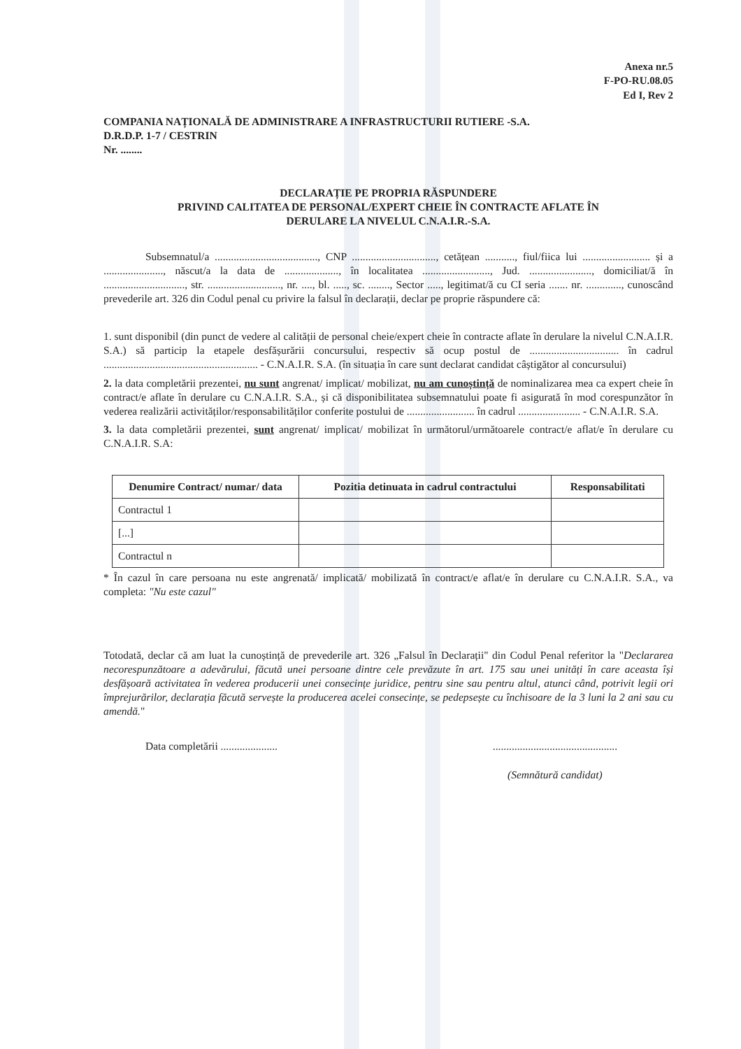Anexa nr.5
F-PO-RU.08.05
Ed I, Rev 2
COMPANIA NAȚIONALĂ DE ADMINISTRARE A INFRASTRUCTURII RUTIERE -S.A.
D.R.D.P. 1-7 / CESTRIN
Nr. ........
DECLARAȚIE PE PROPRIA RĂSPUNDERE
PRIVIND CALITATEA DE PERSONAL/EXPERT CHEIE ÎN CONTRACTE AFLATE ÎN
DERULARE LA NIVELUL C.N.A.I.R.-S.A.
Subsemnatul/a ......................................, CNP ..............................., cetățean ..........., fiul/fiica lui ......................... și a ......................, născut/a la data de ...................., în localitatea ........................., Jud. ......................., domiciliat/ă în .............................., str. ..........................., nr. ...., bl. ....., sc. ........, Sector ....., legitimat/ă cu CI seria ....... nr. ............., cunoscând prevederile art. 326 din Codul penal cu privire la falsul în declarații, declar pe proprie răspundere că:
1. sunt disponibil (din punct de vedere al calității de personal cheie/expert cheie în contracte aflate în derulare la nivelul C.N.A.I.R. S.A.) să particip la etapele desfășurării concursului, respectiv să ocup postul de ................................. în cadrul ......................................................... - C.N.A.I.R. S.A. (în situația în care sunt declarat candidat câștigător al concursului)
2. la data completării prezentei, nu sunt angrenat/ implicat/ mobilizat, nu am cunoștință de nominalizarea mea ca expert cheie în contract/e aflate în derulare cu C.N.A.I.R. S.A., și că disponibilitatea subsemnatului poate fi asigurată în mod corespunzător în vederea realizării activităților/responsabilităților conferite postului de ......................... în cadrul ....................... - C.N.A.I.R. S.A.
3. la data completării prezentei, sunt angrenat/ implicat/ mobilizat în următorul/următoarele contract/e aflat/e în derulare cu C.N.A.I.R. S.A:
| Denumire Contract/ numar/ data | Pozitia detinuata in cadrul contractului | Responsabilitati |
| --- | --- | --- |
| Contractul 1 | | |
| [...] | | |
| Contractul n | | |
* În cazul în care persoana nu este angrenată/ implicată/ mobilizată în contract/e aflat/e în derulare cu C.N.A.I.R. S.A., va completa: "Nu este cazul"
Totodată, declar că am luat la cunoștință de prevederile art. 326 „Falsul în Declarații" din Codul Penal referitor la "Declararea necorespunzătoare a adevărului, făcută unei persoane dintre cele prevăzute în art. 175 sau unei unități în care aceasta își desfășoară activitatea în vederea producerii unei consecințe juridice, pentru sine sau pentru altul, atunci când, potrivit legii ori împrejurărilor, declarația făcută servește la producerea acelei consecințe, se pedepsește cu închisoare de la 3 luni la 2 ani sau cu amendă."
Data completării .....................
..............................................
(Semnătură candidat)